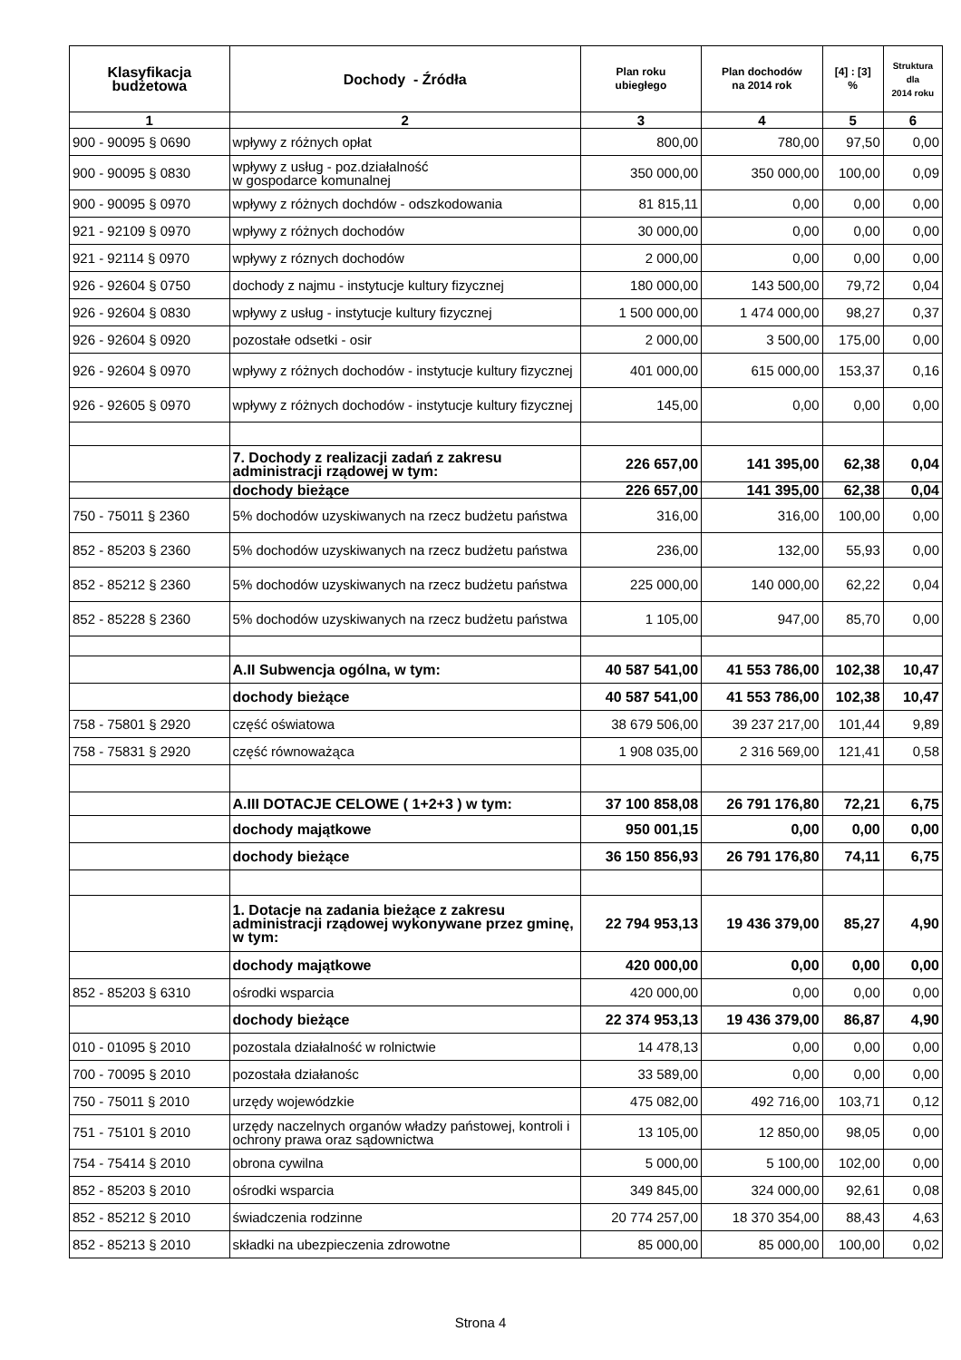| Klasyfikacja budżetowa | Dochody - Źródła | Plan roku ubiegłego | Plan dochodów na 2014 rok | [4] : [3] % | Struktura dla 2014 roku |
| --- | --- | --- | --- | --- | --- |
| 1 | 2 | 3 | 4 | 5 | 6 |
| 900 - 90095 § 0690 | wpływy z różnych opłat | 800,00 | 780,00 | 97,50 | 0,00 |
| 900 - 90095 § 0830 | wpływy z usług - poz.działalność w gospodarce komunalnej | 350 000,00 | 350 000,00 | 100,00 | 0,09 |
| 900 - 90095 § 0970 | wpływy z różnych dochdów - odszkodowania | 81 815,11 | 0,00 | 0,00 | 0,00 |
| 921 - 92109 § 0970 | wpływy z różnych dochodów | 30 000,00 | 0,00 | 0,00 | 0,00 |
| 921 - 92114 § 0970 | wpływy z róznych dochodów | 2 000,00 | 0,00 | 0,00 | 0,00 |
| 926 - 92604 § 0750 | dochody z najmu - instytucje kultury fizycznej | 180 000,00 | 143 500,00 | 79,72 | 0,04 |
| 926 - 92604 § 0830 | wpływy z usług - instytucje kultury fizycznej | 1 500 000,00 | 1 474 000,00 | 98,27 | 0,37 |
| 926 - 92604 § 0920 | pozostałe odsetki - osir | 2 000,00 | 3 500,00 | 175,00 | 0,00 |
| 926 - 92604 § 0970 | wpływy z różnych dochodów - instytucje kultury fizycznej | 401 000,00 | 615 000,00 | 153,37 | 0,16 |
| 926 - 92605 § 0970 | wpływy z różnych dochodów - instytucje kultury fizycznej | 145,00 | 0,00 | 0,00 | 0,00 |
| | 7. Dochody z realizacji zadań z zakresu administracji rządowej w tym: | 226 657,00 | 141 395,00 | 62,38 | 0,04 |
| | dochody bieżące | 226 657,00 | 141 395,00 | 62,38 | 0,04 |
| 750 - 75011 § 2360 | 5% dochodów uzyskiwanych na rzecz budżetu państwa | 316,00 | 316,00 | 100,00 | 0,00 |
| 852 - 85203 § 2360 | 5% dochodów uzyskiwanych na rzecz budżetu państwa | 236,00 | 132,00 | 55,93 | 0,00 |
| 852 - 85212 § 2360 | 5% dochodów uzyskiwanych na rzecz budżetu państwa | 225 000,00 | 140 000,00 | 62,22 | 0,04 |
| 852 - 85228 § 2360 | 5% dochodów uzyskiwanych na rzecz budżetu państwa | 1 105,00 | 947,00 | 85,70 | 0,00 |
| | A.II Subwencja ogólna, w tym: | 40 587 541,00 | 41 553 786,00 | 102,38 | 10,47 |
| | dochody bieżące | 40 587 541,00 | 41 553 786,00 | 102,38 | 10,47 |
| 758 - 75801 § 2920 | część oświatowa | 38 679 506,00 | 39 237 217,00 | 101,44 | 9,89 |
| 758 - 75831 § 2920 | część równoważąca | 1 908 035,00 | 2 316 569,00 | 121,41 | 0,58 |
| | A.III DOTACJE CELOWE ( 1+2+3 ) w tym: | 37 100 858,08 | 26 791 176,80 | 72,21 | 6,75 |
| | dochody majątkowe | 950 001,15 | 0,00 | 0,00 | 0,00 |
| | dochody bieżące | 36 150 856,93 | 26 791 176,80 | 74,11 | 6,75 |
| | 1. Dotacje na zadania bieżące z zakresu administracji rządowej wykonywane przez gminę, w tym: | 22 794 953,13 | 19 436 379,00 | 85,27 | 4,90 |
| | dochody majątkowe | 420 000,00 | 0,00 | 0,00 | 0,00 |
| 852 - 85203 § 6310 | ośrodki wsparcia | 420 000,00 | 0,00 | 0,00 | 0,00 |
| | dochody bieżące | 22 374 953,13 | 19 436 379,00 | 86,87 | 4,90 |
| 010 - 01095 § 2010 | pozostala działalność w rolnictwie | 14 478,13 | 0,00 | 0,00 | 0,00 |
| 700 - 70095 § 2010 | pozostała działanośc | 33 589,00 | 0,00 | 0,00 | 0,00 |
| 750 - 75011 § 2010 | urzędy wojewódzkie | 475 082,00 | 492 716,00 | 103,71 | 0,12 |
| 751 - 75101 § 2010 | urzędy naczelnych organów władzy państowej, kontroli i ochrony prawa oraz sądownictwa | 13 105,00 | 12 850,00 | 98,05 | 0,00 |
| 754 - 75414 § 2010 | obrona cywilna | 5 000,00 | 5 100,00 | 102,00 | 0,00 |
| 852 - 85203 § 2010 | ośrodki wsparcia | 349 845,00 | 324 000,00 | 92,61 | 0,08 |
| 852 - 85212 § 2010 | świadczenia rodzinne | 20 774 257,00 | 18 370 354,00 | 88,43 | 4,63 |
| 852 - 85213 § 2010 | składki na ubezpieczenia zdrowotne | 85 000,00 | 85 000,00 | 100,00 | 0,02 |
Strona 4